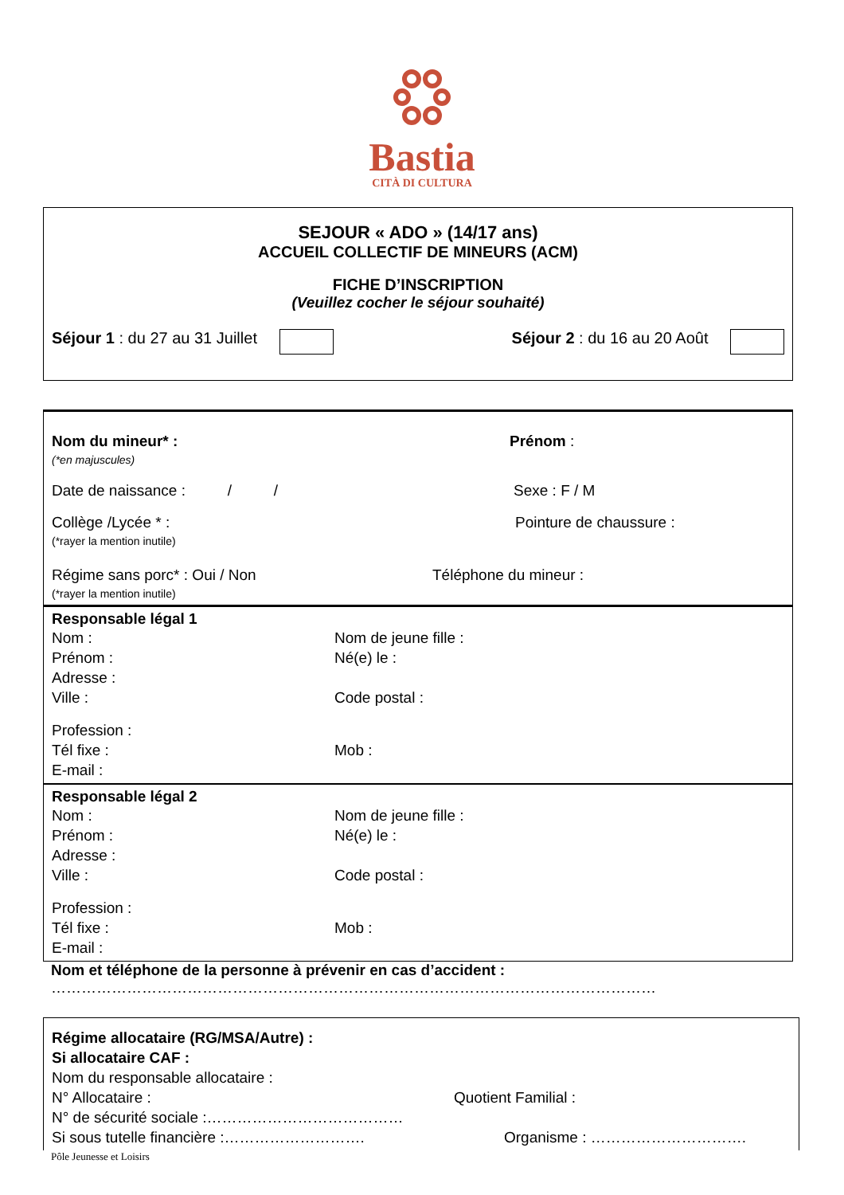Bastia
CITÀ DI CULTURA
SEJOUR « ADO » (14/17 ans)
ACCUEIL COLLECTIF DE MINEURS (ACM)
FICHE D’INSCRIPTION
(Veuillez cocher le séjour souhaité)
Séjour 1 : du 27 au 31 Juillet Séjour 2 : du 16 au 20 Août
Nom du mineur* :
(*en majuscules)
Prénom :
Date de naissance : / / Sexe : F / M
Collège /Lycée * :
(*rayer la mention inutile)
Pointure de chaussure :
Régime sans porc* : Oui / Non
(*rayer la mention inutile)
Téléphone du mineur :
Responsable légal 1
Nom : Nom de jeune fille :
Prénom : Né(e) le :
Adresse :
Ville : Code postal :
Profession :
Tél fixe : Mob :
E-mail :
Responsable légal 2
Nom : Nom de jeune fille :
Prénom : Né(e) le :
Adresse :
Ville : Code postal :
Profession :
Tél fixe : Mob :
E-mail :
Nom et téléphone de la personne à prévenir en cas d’accident :
…………………………………………………………………………………………………………
Régime allocataire (RG/MSA/Autre) :
Si allocataire CAF :
Nom du responsable allocataire :
N° Allocataire : Quotient Familial :
N° de sécurité sociale :…………………………………
Si sous tutelle financière :………………………. Organisme : ………………………….
Pôle Jeunesse et Loisirs